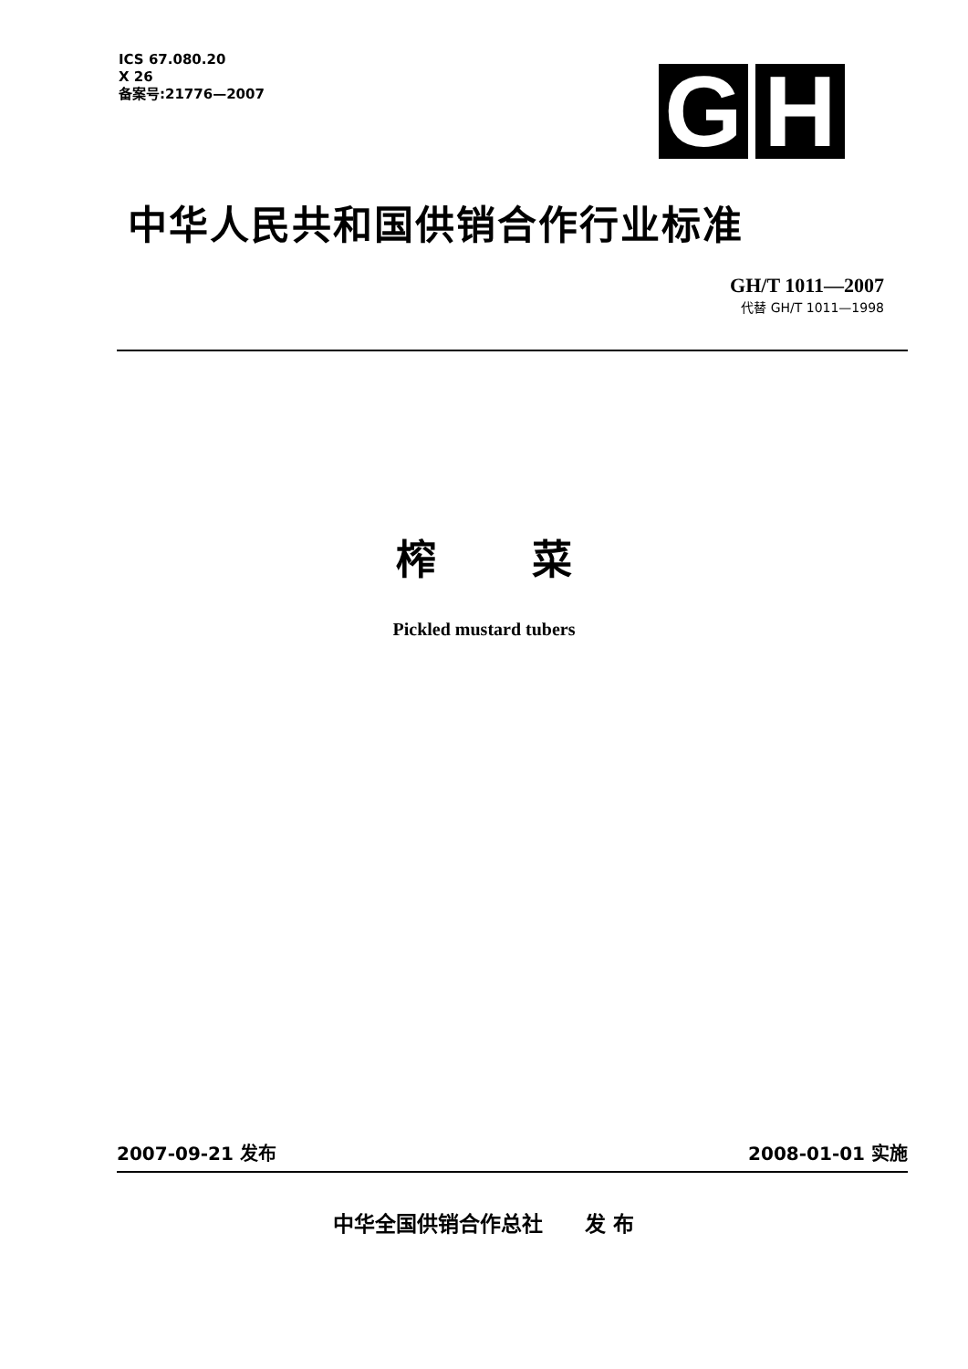ICS 67.080.20
X 26
备案号:21776—2007
G H
中华人民共和国供销合作行业标准
GH/T 1011—2007
代替 GH/T 1011—1998
榨 菜
Pickled mustard tubers
2007-09-21 发布 2008-01-01 实施
中华全国供销合作总社　　发 布